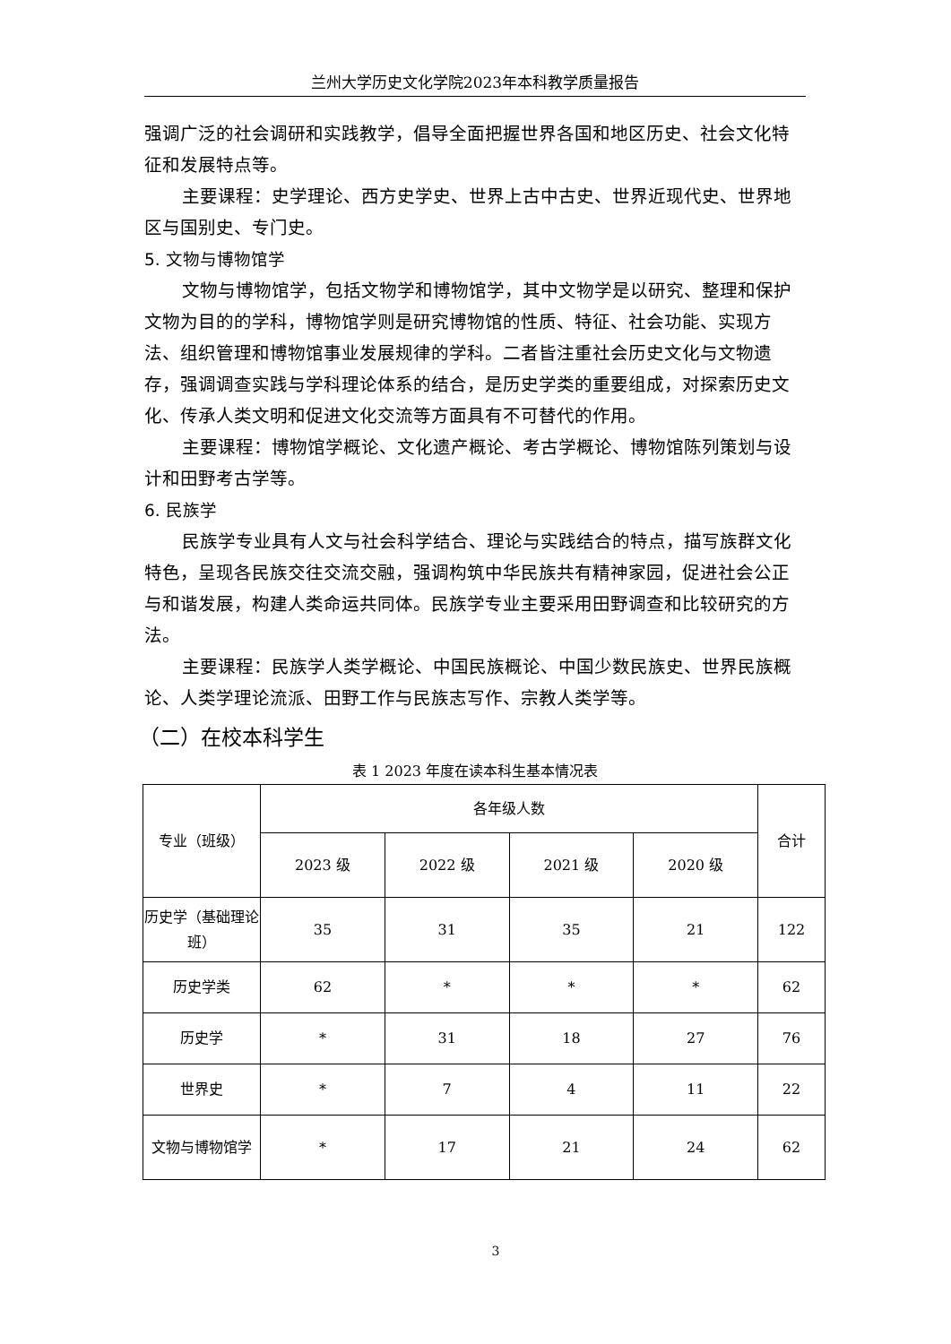兰州大学历史文化学院2023年本科教学质量报告
强调广泛的社会调研和实践教学，倡导全面把握世界各国和地区历史、社会文化特征和发展特点等。
主要课程：史学理论、西方史学史、世界上古中古史、世界近现代史、世界地区与国别史、专门史。
5. 文物与博物馆学
文物与博物馆学，包括文物学和博物馆学，其中文物学是以研究、整理和保护文物为目的的学科，博物馆学则是研究博物馆的性质、特征、社会功能、实现方法、组织管理和博物馆事业发展规律的学科。二者皆注重社会历史文化与文物遗存，强调调查实践与学科理论体系的结合，是历史学类的重要组成，对探索历史文化、传承人类文明和促进文化交流等方面具有不可替代的作用。
主要课程：博物馆学概论、文化遗产概论、考古学概论、博物馆陈列策划与设计和田野考古学等。
6. 民族学
民族学专业具有人文与社会科学结合、理论与实践结合的特点，描写族群文化特色，呈现各民族交往交流交融，强调构筑中华民族共有精神家园，促进社会公正与和谐发展，构建人类命运共同体。民族学专业主要采用田野调查和比较研究的方法。
主要课程：民族学人类学概论、中国民族概论、中国少数民族史、世界民族概论、人类学理论流派、田野工作与民族志写作、宗教人类学等。
（二）在校本科学生
表 1 2023 年度在读本科生基本情况表
| 专业（班级） | 各年级人数 | | | | 合计 |
| --- | --- | --- | --- | --- | --- |
| | 2023 级 | 2022 级 | 2021 级 | 2020 级 | |
| 历史学（基础理论班） | 35 | 31 | 35 | 21 | 122 |
| 历史学类 | 62 | * | * | * | 62 |
| 历史学 | * | 31 | 18 | 27 | 76 |
| 世界史 | * | 7 | 4 | 11 | 22 |
| 文物与博物馆学 | * | 17 | 21 | 24 | 62 |
3